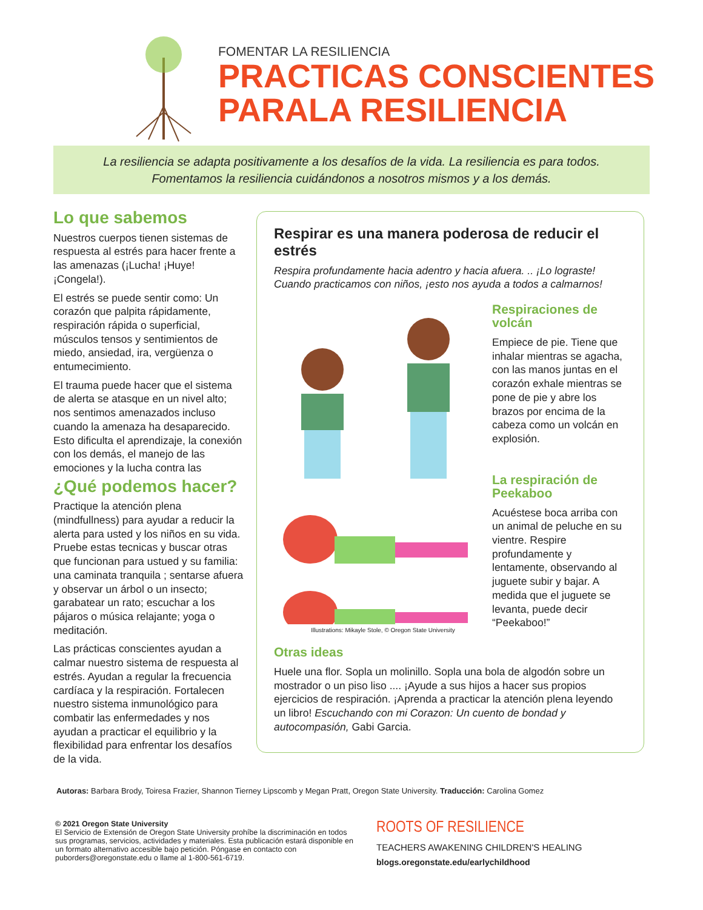FOMENTAR LA RESILIENCIA
PRACTICAS CONSCIENTES
PARALA RESILIENCIA
La resiliencia se adapta positivamente a los desafíos de la vida. La resiliencia es para todos.
Fomentamos la resiliencia cuidándonos a nosotros mismos y a los demás.
Lo que sabemos
Nuestros cuerpos tienen sistemas de respuesta al estrés para hacer frente a las amenazas (¡Lucha! ¡Huye! ¡Congela!).
El estrés se puede sentir como: Un corazón que palpita rápidamente, respiración rápida o superficial, músculos tensos y sentimientos de miedo, ansiedad, ira, vergüenza o entumecimiento.
El trauma puede hacer que el sistema de alerta se atasque en un nivel alto; nos sentimos amenazados incluso cuando la amenaza ha desaparecido. Esto dificulta el aprendizaje, la conexión con los demás, el manejo de las emociones y la lucha contra las
¿Qué podemos hacer?
Practique la atención plena (mindfullness) para ayudar a reducir la alerta para usted y los niños en su vida. Pruebe estas tecnicas y buscar otras que funcionan para ustued y su familia: una caminata tranquila ; sentarse afuera y observar un árbol o un insecto; garabatear un rato; escuchar a los pájaros o música relajante; yoga o meditación.
Las prácticas conscientes ayudan a calmar nuestro sistema de respuesta al estrés. Ayudan a regular la frecuencia cardíaca y la respiración. Fortalecen nuestro sistema inmunológico para combatir las enfermedades y nos ayudan a practicar el equilibrio y la flexibilidad para enfrentar los desafíos de la vida.
Respirar es una manera poderosa de reducir el estrés
Respira profundamente hacia adentro y hacia afuera. .. ¡Lo lograste!
Cuando practicamos con niños, ¡esto nos ayuda a todos a calmarnos!
Illustrations: Mikayle Stole, © Oregon State University
Respiraciones de volcán
Empiece de pie. Tiene que inhalar mientras se agacha, con las manos juntas en el corazón exhale mientras se pone de pie y abre los brazos por encima de la cabeza como un volcán en explosión.
La respiración de Peekaboo
Acuéstese boca arriba con un animal de peluche en su vientre. Respire profundamente y lentamente, observando al juguete subir y bajar. A medida que el juguete se levanta, puede decir “Peekaboo!”
Otras ideas
Huele una flor. Sopla un molinillo. Sopla una bola de algodón sobre un mostrador o un piso liso .... ¡Ayude a sus hijos a hacer sus propios ejercicios de respiración. ¡Aprenda a practicar la atención plena leyendo un libro! Escuchando con mi Corazon: Un cuento de bondad y autocompasión, Gabi Garcia.
Autoras: Barbara Brody, Toiresa Frazier, Shannon Tierney Lipscomb y Megan Pratt, Oregon State University. Traducción: Carolina Gomez
© 2021 Oregon State University
El Servicio de Extensión de Oregon State University prohíbe la discriminación en todos sus programas, servicios, actividades y materiales. Esta publicación estará disponible en un formato alternativo accesible bajo petición. Póngase en contacto con puborders@oregonstate.edu o llame al 1-800-561-6719.
ROOTS OF RESILIENCE
TEACHERS AWAKENING CHILDREN'S HEALING
blogs.oregonstate.edu/earlychildhood